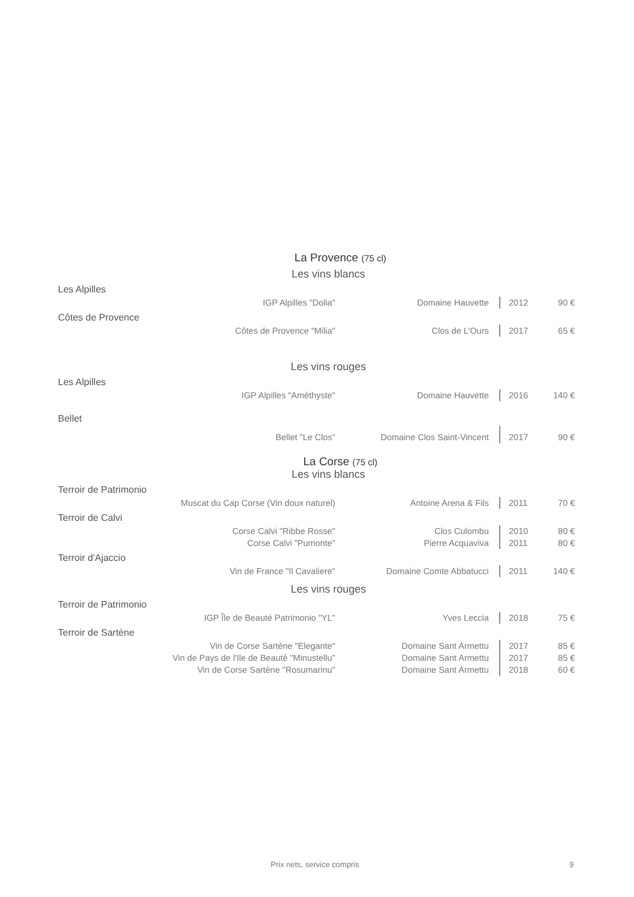La Provence (75 cl)
Les vins blancs
| Les Alpilles | | | | |
| IGP Alpilles "Dolia" | Domaine Hauvette | | 2012 | 90 € |
| Côtes de Provence | | | | |
| Côtes de Provence "Milia" | Clos de L'Ours | | 2017 | 65 € |
Les vins rouges
| Les Alpilles | | | | |
| IGP Alpilles "Améthyste" | Domaine Hauvette | | 2016 | 140 € |
| Bellet | | | | |
| Bellet "Le Clos" | Domaine Clos Saint-Vincent | | 2017 | 90 € |
La Corse (75 cl)
Les vins blancs
| Terroir de Patrimonio | | | | |
| Muscat du Cap Corse (Vin doux naturel) | Antoine Arena & Fils | | 2011 | 70 € |
| Terroir de Calvi | | | | |
| Corse Calvi "Ribbe Rosse" | Clos Culombu | | 2010 | 80 € |
| Corse Calvi "Pumonte" | Pierre Acquaviva | | 2011 | 80 € |
| Terroir d'Ajaccio | | | | |
| Vin de France "Il Cavaliere" | Domaine Comte Abbatucci | | 2011 | 140 € |
Les vins rouges
| Terroir de Patrimonio | | | | |
| IGP Île de Beauté Patrimonio "YL" | Yves Leccia | | 2018 | 75 € |
| Terroir de Sartène | | | | |
| Vin de Corse Sartène "Elegante" | Domaine Sant Armettu | | 2017 | 85 € |
| Vin de Pays de l'Ile de Beauté "Minustellu" | Domaine Sant Armettu | | 2017 | 85 € |
| Vin de Corse Sartène "Rosumarinu" | Domaine Sant Armettu | | 2018 | 60 € |
Prix nets, service compris 9